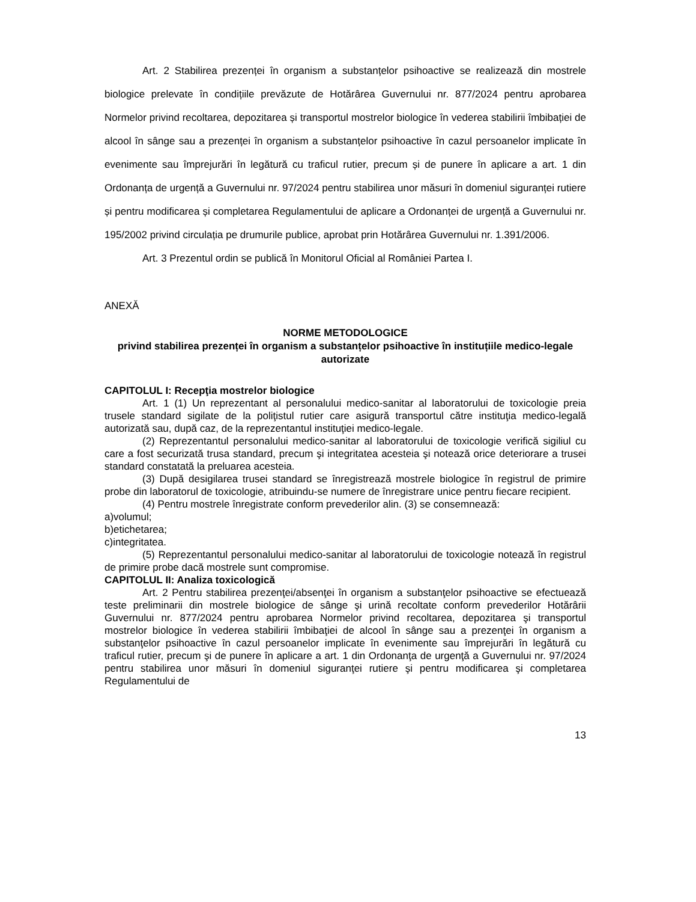Art. 2 Stabilirea prezenței în organism a substanțelor psihoactive se realizează din mostrele biologice prelevate în condițiile prevăzute de Hotărârea Guvernului nr. 877/2024 pentru aprobarea Normelor privind recoltarea, depozitarea și transportul mostrelor biologice în vederea stabilirii îmbibației de alcool în sânge sau a prezenței în organism a substanțelor psihoactive în cazul persoanelor implicate în evenimente sau împrejurări în legătură cu traficul rutier, precum și de punere în aplicare a art. 1 din Ordonanța de urgență a Guvernului nr. 97/2024 pentru stabilirea unor măsuri în domeniul siguranței rutiere și pentru modificarea și completarea Regulamentului de aplicare a Ordonanței de urgență a Guvernului nr. 195/2002 privind circulația pe drumurile publice, aprobat prin Hotărârea Guvernului nr. 1.391/2006.
Art. 3 Prezentul ordin se publică în Monitorul Oficial al României Partea I.
ANEXĂ
NORME METODOLOGICE
privind stabilirea prezenței în organism a substanțelor psihoactive în instituțiile medico-legale autorizate
CAPITOLUL I: Recepţia mostrelor biologice
Art. 1 (1) Un reprezentant al personalului medico-sanitar al laboratorului de toxicologie preia trusele standard sigilate de la poliţistul rutier care asigură transportul către instituţia medico-legală autorizată sau, după caz, de la reprezentantul instituţiei medico-legale.
(2) Reprezentantul personalului medico-sanitar al laboratorului de toxicologie verifică sigiliul cu care a fost securizată trusa standard, precum şi integritatea acesteia şi notează orice deteriorare a trusei standard constatată la preluarea acesteia.
(3) După desigilarea trusei standard se înregistrează mostrele biologice în registrul de primire probe din laboratorul de toxicologie, atribuindu-se numere de înregistrare unice pentru fiecare recipient.
(4) Pentru mostrele înregistrate conform prevederilor alin. (3) se consemnează:
a)volumul;
b)etichetarea;
c)integritatea.
(5) Reprezentantul personalului medico-sanitar al laboratorului de toxicologie notează în registrul de primire probe dacă mostrele sunt compromise.
CAPITOLUL II: Analiza toxicologică
Art. 2 Pentru stabilirea prezenţei/absenţei în organism a substanţelor psihoactive se efectuează teste preliminarii din mostrele biologice de sânge şi urină recoltate conform prevederilor Hotărârii Guvernului nr. 877/2024 pentru aprobarea Normelor privind recoltarea, depozitarea şi transportul mostrelor biologice în vederea stabilirii îmbibaţiei de alcool în sânge sau a prezenţei în organism a substanţelor psihoactive în cazul persoanelor implicate în evenimente sau împrejurări în legătură cu traficul rutier, precum şi de punere în aplicare a art. 1 din Ordonanţa de urgenţă a Guvernului nr. 97/2024 pentru stabilirea unor măsuri în domeniul siguranţei rutiere şi pentru modificarea şi completarea Regulamentului de
13